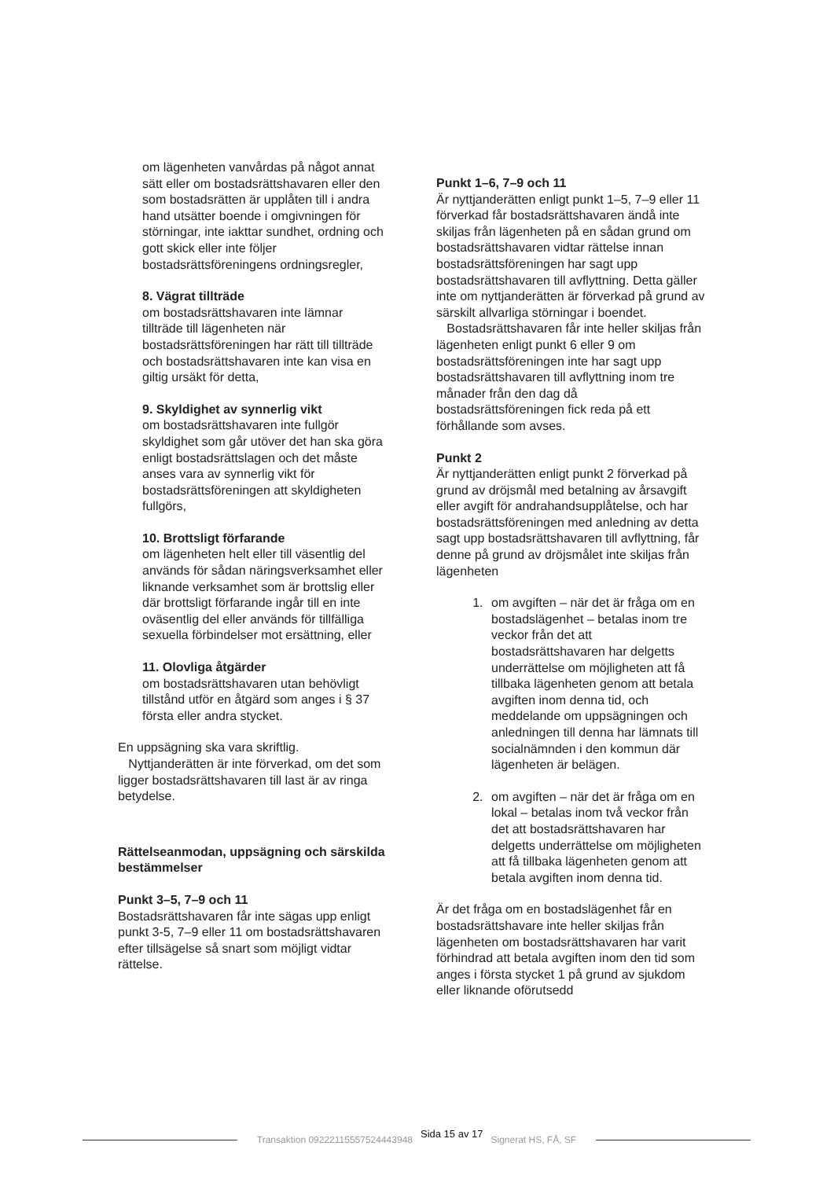om lägenheten vanvårdas på något annat sätt eller om bostadsrättshavaren eller den som bostadsrätten är upplåten till i andra hand utsätter boende i omgivningen för störningar, inte iakttar sundhet, ordning och gott skick eller inte följer bostadsrättsföreningens ordningsregler,
8. Vägrat tillträde
om bostadsrättshavaren inte lämnar tillträde till lägenheten när bostadsrättsföreningen har rätt till tillträde och bostadsrättshavaren inte kan visa en giltig ursäkt för detta,
9. Skyldighet av synnerlig vikt
om bostadsrättshavaren inte fullgör skyldighet som går utöver det han ska göra enligt bostadsrättslagen och det måste anses vara av synnerlig vikt för bostadsrättsföreningen att skyldigheten fullgörs,
10. Brottsligt förfarande
om lägenheten helt eller till väsentlig del används för sådan näringsverksamhet eller liknande verksamhet som är brottslig eller där brottsligt förfarande ingår till en inte oväsentlig del eller används för tillfälliga sexuella förbindelser mot ersättning, eller
11. Olovliga åtgärder
om bostadsrättshavaren utan behövligt tillstånd utför en åtgärd som anges i § 37 första eller andra stycket.
En uppsägning ska vara skriftlig.
Nyttjanderätten är inte förverkad, om det som ligger bostadsrättshavaren till last är av ringa betydelse.
Rättelseanmodan, uppsägning och särskilda bestämmelser
Punkt 3–5, 7–9 och 11
Bostadsrättshavaren får inte sägas upp enligt punkt 3-5, 7–9 eller 11 om bostadsrättshavaren efter tillsägelse så snart som möjligt vidtar rättelse.
Punkt 1–6, 7–9 och 11
Är nyttjanderätten enligt punkt 1–5, 7–9 eller 11 förverkad får bostadsrättshavaren ändå inte skiljas från lägenheten på en sådan grund om bostadsrättshavaren vidtar rättelse innan bostadsrättsföreningen har sagt upp bostadsrättshavaren till avflyttning. Detta gäller inte om nyttjanderätten är förverkad på grund av särskilt allvarliga störningar i boendet.
Bostadsrättshavaren får inte heller skiljas från lägenheten enligt punkt 6 eller 9 om bostadsrättsföreningen inte har sagt upp bostadsrättshavaren till avflyttning inom tre månader från den dag då bostadsrättsföreningen fick reda på ett förhållande som avses.
Punkt 2
Är nyttjanderätten enligt punkt 2 förverkad på grund av dröjsmål med betalning av årsavgift eller avgift för andrahandsupplåtelse, och har bostadsrättsföreningen med anledning av detta sagt upp bostadsrättshavaren till avflyttning, får denne på grund av dröjsmålet inte skiljas från lägenheten
1. om avgiften – när det är fråga om en bostadslägenhet – betalas inom tre veckor från det att bostadsrättshavaren har delgetts underrättelse om möjligheten att få tillbaka lägenheten genom att betala avgiften inom denna tid, och meddelande om uppsägningen och anledningen till denna har lämnats till socialnämnden i den kommun där lägenheten är belägen.
2. om avgiften – när det är fråga om en lokal – betalas inom två veckor från det att bostadsrättshavaren har delgetts underrättelse om möjligheten att få tillbaka lägenheten genom att betala avgiften inom denna tid.
Är det fråga om en bostadslägenhet får en bostadsrättshavare inte heller skiljas från lägenheten om bostadsrättshavaren har varit förhindrad att betala avgiften inom den tid som anges i första stycket 1 på grund av sjukdom eller liknande oförutsedd
Transaktion 09222115557524443948 Sida 15 av 17 Signerat HS, FÅ, SF